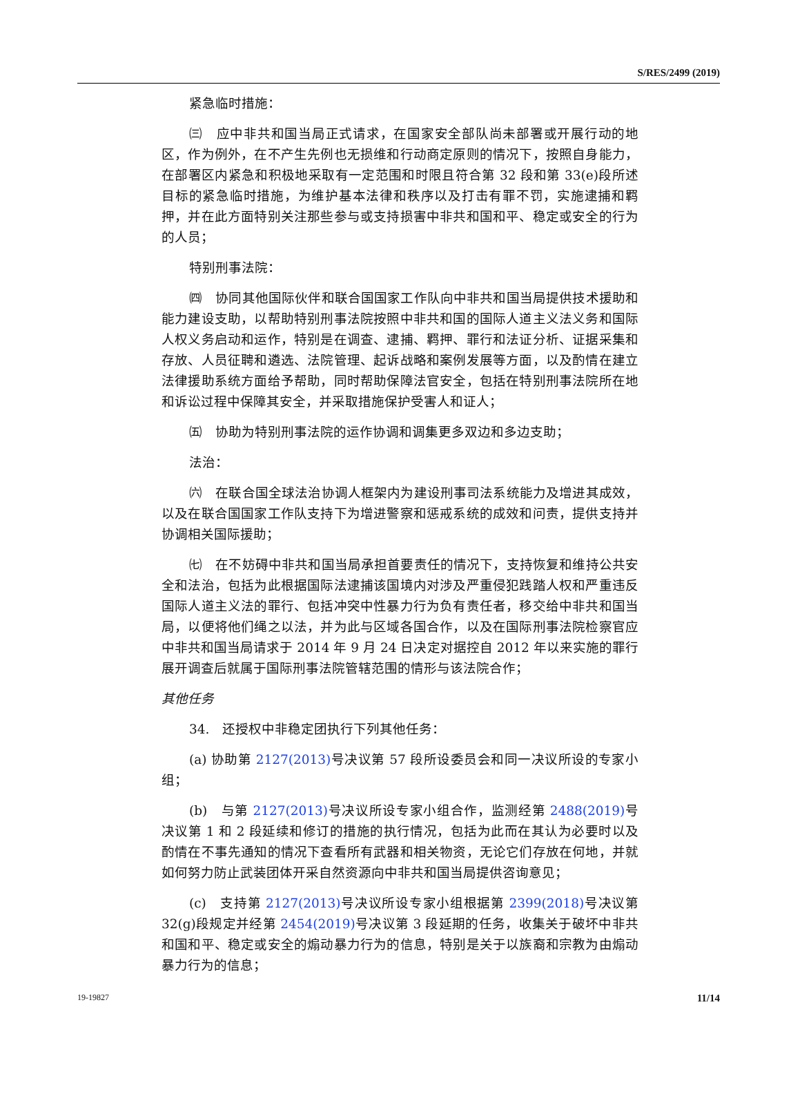S/RES/2499 (2019)
紧急临时措施：
㈢　应中非共和国当局正式请求，在国家安全部队尚未部署或开展行动的地区，作为例外，在不产生先例也无损维和行动商定原则的情况下，按照自身能力，在部署区内紧急和积极地采取有一定范围和时限且符合第 32 段和第 33(e)段所述目标的紧急临时措施，为维护基本法律和秩序以及打击有罪不罚，实施逮捕和羁押，并在此方面特别关注那些参与或支持损害中非共和国和平、稳定或安全的行为的人员；
特别刑事法院：
㈣　协同其他国际伙伴和联合国国家工作队向中非共和国当局提供技术援助和能力建设支助，以帮助特别刑事法院按照中非共和国的国际人道主义法义务和国际人权义务启动和运作，特别是在调查、逮捕、羁押、罪行和法证分析、证据采集和存放、人员征聘和遴选、法院管理、起诉战略和案例发展等方面，以及酌情在建立法律援助系统方面给予帮助，同时帮助保障法官安全，包括在特别刑事法院所在地和诉讼过程中保障其安全，并采取措施保护受害人和证人；
㈤　协助为特别刑事法院的运作协调和调集更多双边和多边支助；
法治：
㈥　在联合国全球法治协调人框架内为建设刑事司法系统能力及增进其成效，以及在联合国国家工作队支持下为增进警察和惩戒系统的成效和问责，提供支持并协调相关国际援助；
㈦　在不妨碍中非共和国当局承担首要责任的情况下，支持恢复和维持公共安全和法治，包括为此根据国际法逮捕该国境内对涉及严重侵犯践踏人权和严重违反国际人道主义法的罪行、包括冲突中性暴力行为负有责任者，移交给中非共和国当局，以便将他们绳之以法，并为此与区域各国合作，以及在国际刑事法院检察官应中非共和国当局请求于 2014 年 9 月 24 日决定对据控自 2012 年以来实施的罪行展开调查后就属于国际刑事法院管辖范围的情形与该法院合作；
其他任务
34.　还授权中非稳定团执行下列其他任务：
(a) 协助第 2127(2013) 号决议第 57 段所设委员会和同一决议所设的专家小组；
(b)　与第 2127(2013) 号决议所设专家小组合作，监测经第 2488(2019) 号决议第 1 和 2 段延续和修订的措施的执行情况，包括为此而在其认为必要时以及酌情在不事先通知的情况下查看所有武器和相关物资，无论它们存放在何地，并就如何努力防止武装团体开采自然资源向中非共和国当局提供咨询意见；
(c)　支持第 2127(2013) 号决议所设专家小组根据第 2399(2018) 号决议第 32(g)段规定并经第 2454(2019) 号决议第 3 段延期的任务，收集关于破坏中非共和国和平、稳定或安全的煽动暴力行为的信息，特别是关于以族裔和宗教为由煽动暴力行为的信息；
19-19827 11/14